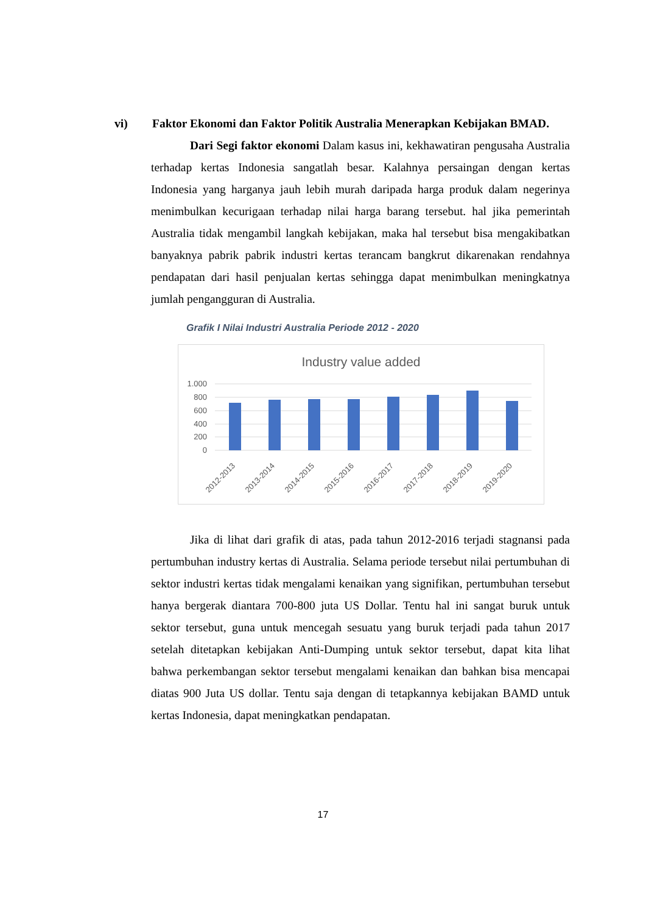vi) Faktor Ekonomi dan Faktor Politik Australia Menerapkan Kebijakan BMAD.
Dari Segi faktor ekonomi Dalam kasus ini, kekhawatiran pengusaha Australia terhadap kertas Indonesia sangatlah besar. Kalahnya persaingan dengan kertas Indonesia yang harganya jauh lebih murah daripada harga produk dalam negerinya menimbulkan kecurigaan terhadap nilai harga barang tersebut. hal jika pemerintah Australia tidak mengambil langkah kebijakan, maka hal tersebut bisa mengakibatkan banyaknya pabrik pabrik industri kertas terancam bangkrut dikarenakan rendahnya pendapatan dari hasil penjualan kertas sehingga dapat menimbulkan meningkatnya jumlah pengangguran di Australia.
Grafik I Nilai Industri Australia Periode 2012 - 2020
Industry value added
1.000
800
600
400
200
0
2012-2013
2013-2014
2014-2015
2015-2016
2016-2017
2017-2018
2018-2019
2019-2020
Jika di lihat dari grafik di atas, pada tahun 2012-2016 terjadi stagnansi pada pertumbuhan industry kertas di Australia. Selama periode tersebut nilai pertumbuhan di sektor industri kertas tidak mengalami kenaikan yang signifikan, pertumbuhan tersebut hanya bergerak diantara 700-800 juta US Dollar. Tentu hal ini sangat buruk untuk sektor tersebut, guna untuk mencegah sesuatu yang buruk terjadi pada tahun 2017 setelah ditetapkan kebijakan Anti-Dumping untuk sektor tersebut, dapat kita lihat bahwa perkembangan sektor tersebut mengalami kenaikan dan bahkan bisa mencapai diatas 900 Juta US dollar. Tentu saja dengan di tetapkannya kebijakan BAMD untuk kertas Indonesia, dapat meningkatkan pendapatan.
17